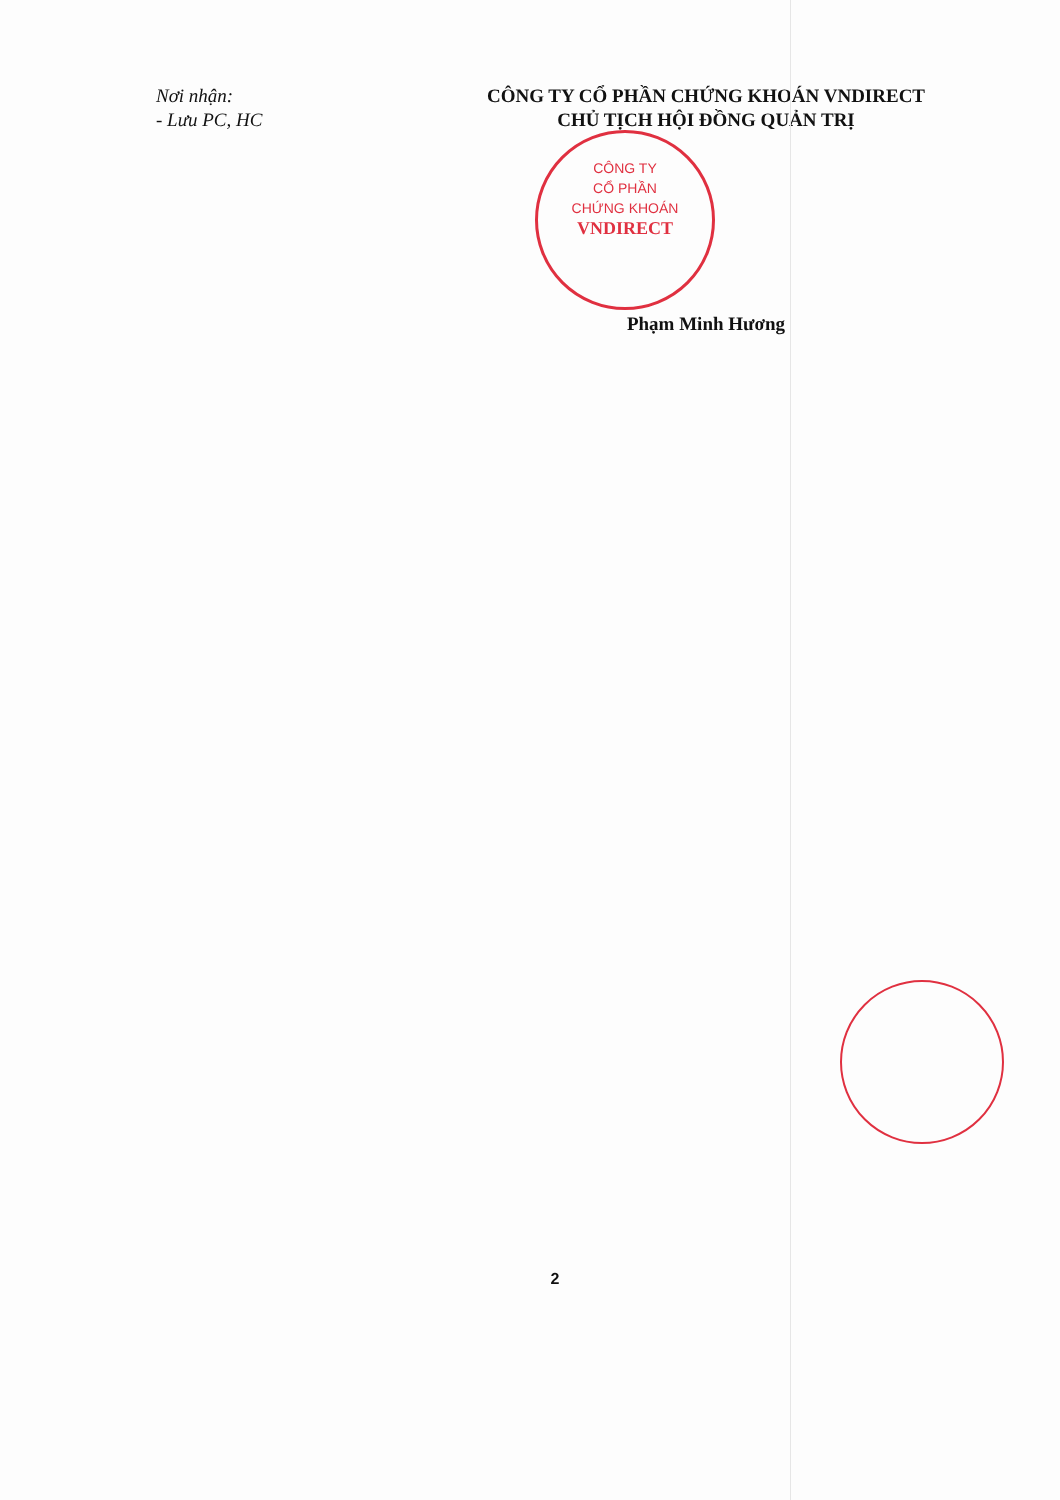CÔNG TY
CỔ PHẦN
CHỨNG KHOÁN
VNDIRECT
Nơi nhận:
- Lưu PC, HC
CÔNG TY CỔ PHẦN CHỨNG KHOÁN VNDIRECT
CHỦ TỊCH HỘI ĐỒNG QUẢN TRỊ
Phạm Minh Hương
2